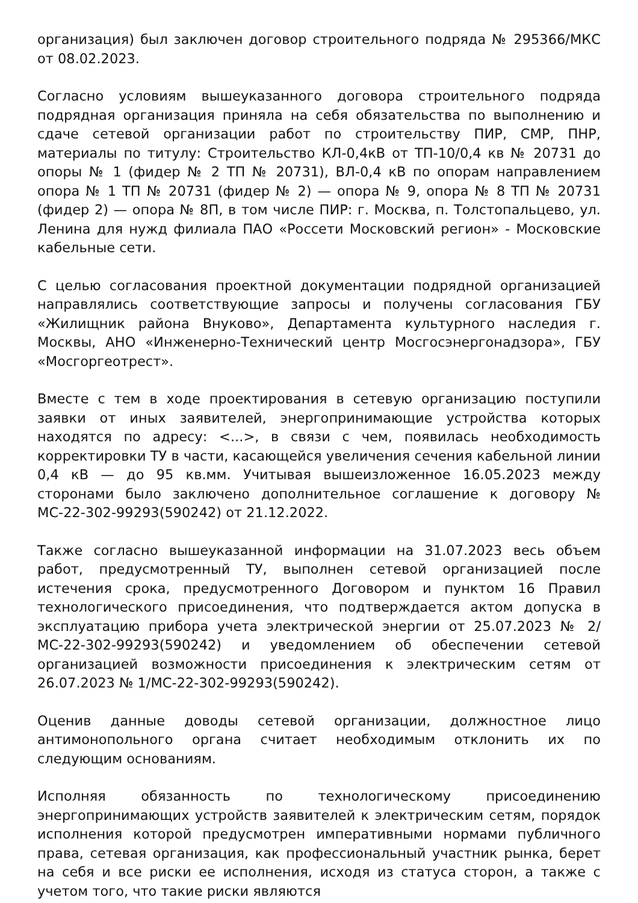организация) был заключен договор строительного подряда № 295366/МКС от 08.02.2023.
Согласно условиям вышеуказанного договора строительного подряда подрядная организация приняла на себя обязательства по выполнению и сдаче сетевой организации работ по строительству ПИР, СМР, ПНР, материалы по титулу: Строительство КЛ-0,4кВ от ТП-10/0,4 кв № 20731 до опоры № 1 (фидер № 2 ТП № 20731), ВЛ-0,4 кВ по опорам направлением опора № 1 ТП № 20731 (фидер № 2) — опора № 9, опора № 8 ТП № 20731 (фидер 2) — опора № 8П, в том числе ПИР: г. Москва, п. Толстопальцево, ул. Ленина для нужд филиала ПАО «Россети Московский регион» - Московские кабельные сети.
С целью согласования проектной документации подрядной организацией направлялись соответствующие запросы и получены согласования ГБУ «Жилищник района Внуково», Департамента культурного наследия г. Москвы, АНО «Инженерно-Технический центр Мосгосэнергонадзора», ГБУ «Мосгоргеотрест».
Вместе с тем в ходе проектирования в сетевую организацию поступили заявки от иных заявителей, энергопринимающие устройства которых находятся по адресу: <...>, в связи с чем, появилась необходимость корректировки ТУ в части, касающейся увеличения сечения кабельной линии 0,4 кВ — до 95 кв.мм. Учитывая вышеизложенное 16.05.2023 между сторонами было заключено дополнительное соглашение к договору № МС-22-302-99293(590242) от 21.12.2022.
Также согласно вышеуказанной информации на 31.07.2023 весь объем работ, предусмотренный ТУ, выполнен сетевой организацией после истечения срока, предусмотренного Договором и пунктом 16 Правил технологического присоединения, что подтверждается актом допуска в эксплуатацию прибора учета электрической энергии от 25.07.2023 № 2/МС-22-302-99293(590242) и уведомлением об обеспечении сетевой организацией возможности присоединения к электрическим сетям от 26.07.2023 № 1/МС-22-302-99293(590242).
Оценив данные доводы сетевой организации, должностное лицо антимонопольного органа считает необходимым отклонить их по следующим основаниям.
Исполняя обязанность по технологическому присоединению энергопринимающих устройств заявителей к электрическим сетям, порядок исполнения которой предусмотрен императивными нормами публичного права, сетевая организация, как профессиональный участник рынка, берет на себя и все риски ее исполнения, исходя из статуса сторон, а также с учетом того, что такие риски являются